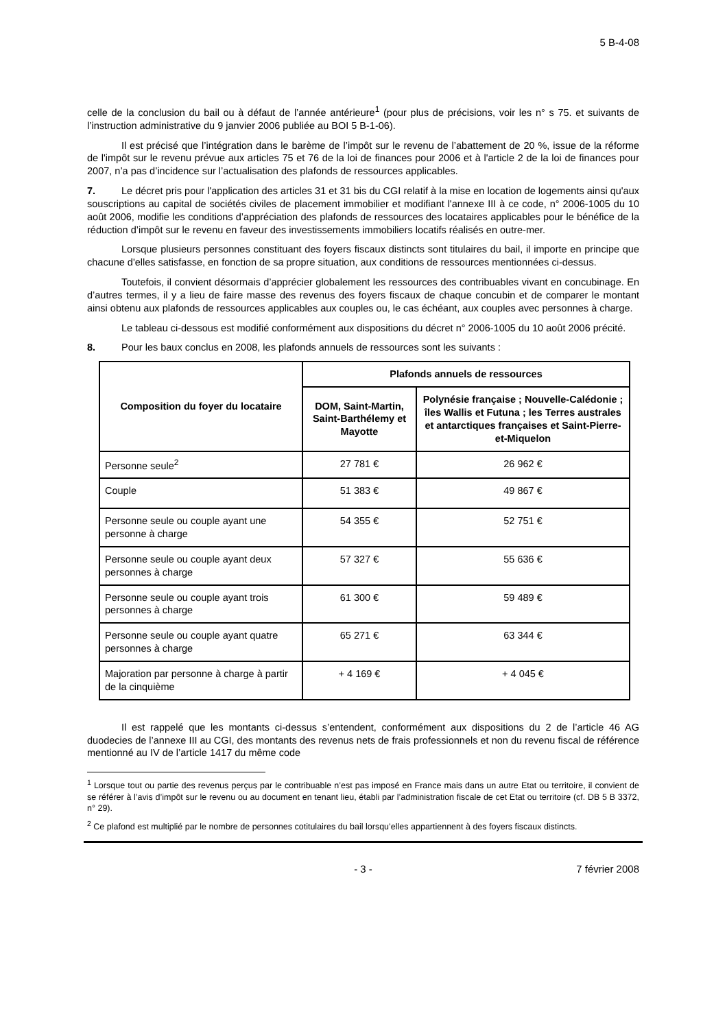5 B-4-08
celle de la conclusion du bail ou à défaut de l’année antérieure<sup>1</sup> (pour plus de précisions, voir les n° s 75. et suivants de l’instruction administrative du 9 janvier 2006 publiée au BOI 5 B-1-06).
Il est précisé que l’intégration dans le barème de l’impôt sur le revenu de l’abattement de 20 %, issue de la réforme de l'impôt sur le revenu prévue aux articles 75 et 76 de la loi de finances pour 2006 et à l'article 2 de la loi de finances pour 2007, n’a pas d’incidence sur l’actualisation des plafonds de ressources applicables.
7. Le décret pris pour l'application des articles 31 et 31 bis du CGI relatif à la mise en location de logements ainsi qu'aux souscriptions au capital de sociétés civiles de placement immobilier et modifiant l'annexe III à ce code, n° 2006-1005 du 10 août 2006, modifie les conditions d’appréciation des plafonds de ressources des locataires applicables pour le bénéfice de la réduction d’impôt sur le revenu en faveur des investissements immobiliers locatifs réalisés en outre-mer.
Lorsque plusieurs personnes constituant des foyers fiscaux distincts sont titulaires du bail, il importe en principe que chacune d'elles satisfasse, en fonction de sa propre situation, aux conditions de ressources mentionnées ci-dessus.
Toutefois, il convient désormais d’apprécier globalement les ressources des contribuables vivant en concubinage. En d’autres termes, il y a lieu de faire masse des revenus des foyers fiscaux de chaque concubin et de comparer le montant ainsi obtenu aux plafonds de ressources applicables aux couples ou, le cas échéant, aux couples avec personnes à charge.
Le tableau ci-dessous est modifié conformément aux dispositions du décret n° 2006-1005 du 10 août 2006 précité.
8. Pour les baux conclus en 2008, les plafonds annuels de ressources sont les suivants :
| Composition du foyer du locataire | Plafonds annuels de ressources | |
| --- | --- | --- |
| | DOM, Saint-Martin, Saint-Barthélemy et Mayotte | Polynésie française ; Nouvelle-Calédonie ; îles Wallis et Futuna ; les Terres australes et antarctiques françaises et Saint-Pierre-et-Miquelon |
| Personne seule<sup>2</sup> | 27 781 € | 26 962 € |
| Couple | 51 383 € | 49 867 € |
| Personne seule ou couple ayant une personne à charge | 54 355 € | 52 751 € |
| Personne seule ou couple ayant deux personnes à charge | 57 327 € | 55 636 € |
| Personne seule ou couple ayant trois personnes à charge | 61 300 € | 59 489 € |
| Personne seule ou couple ayant quatre personnes à charge | 65 271 € | 63 344 € |
| Majoration par personne à charge à partir de la cinquième | + 4 169 € | + 4 045 € |
Il est rappelé que les montants ci-dessus s’entendent, conformément aux dispositions du 2 de l’article 46 AG duodecies de l’annexe III au CGI, des montants des revenus nets de frais professionnels et non du revenu fiscal de référence mentionné au IV de l’article 1417 du même code
<sup>1</sup> Lorsque tout ou partie des revenus perçus par le contribuable n’est pas imposé en France mais dans un autre Etat ou territoire, il convient de se référer à l’avis d’impôt sur le revenu ou au document en tenant lieu, établi par l’administration fiscale de cet Etat ou territoire (cf. DB 5 B 3372, n° 29).
<sup>2</sup> Ce plafond est multiplié par le nombre de personnes cotitulaires du bail lorsqu’elles appartiennent à des foyers fiscaux distincts.
- 3 - 7 février 2008